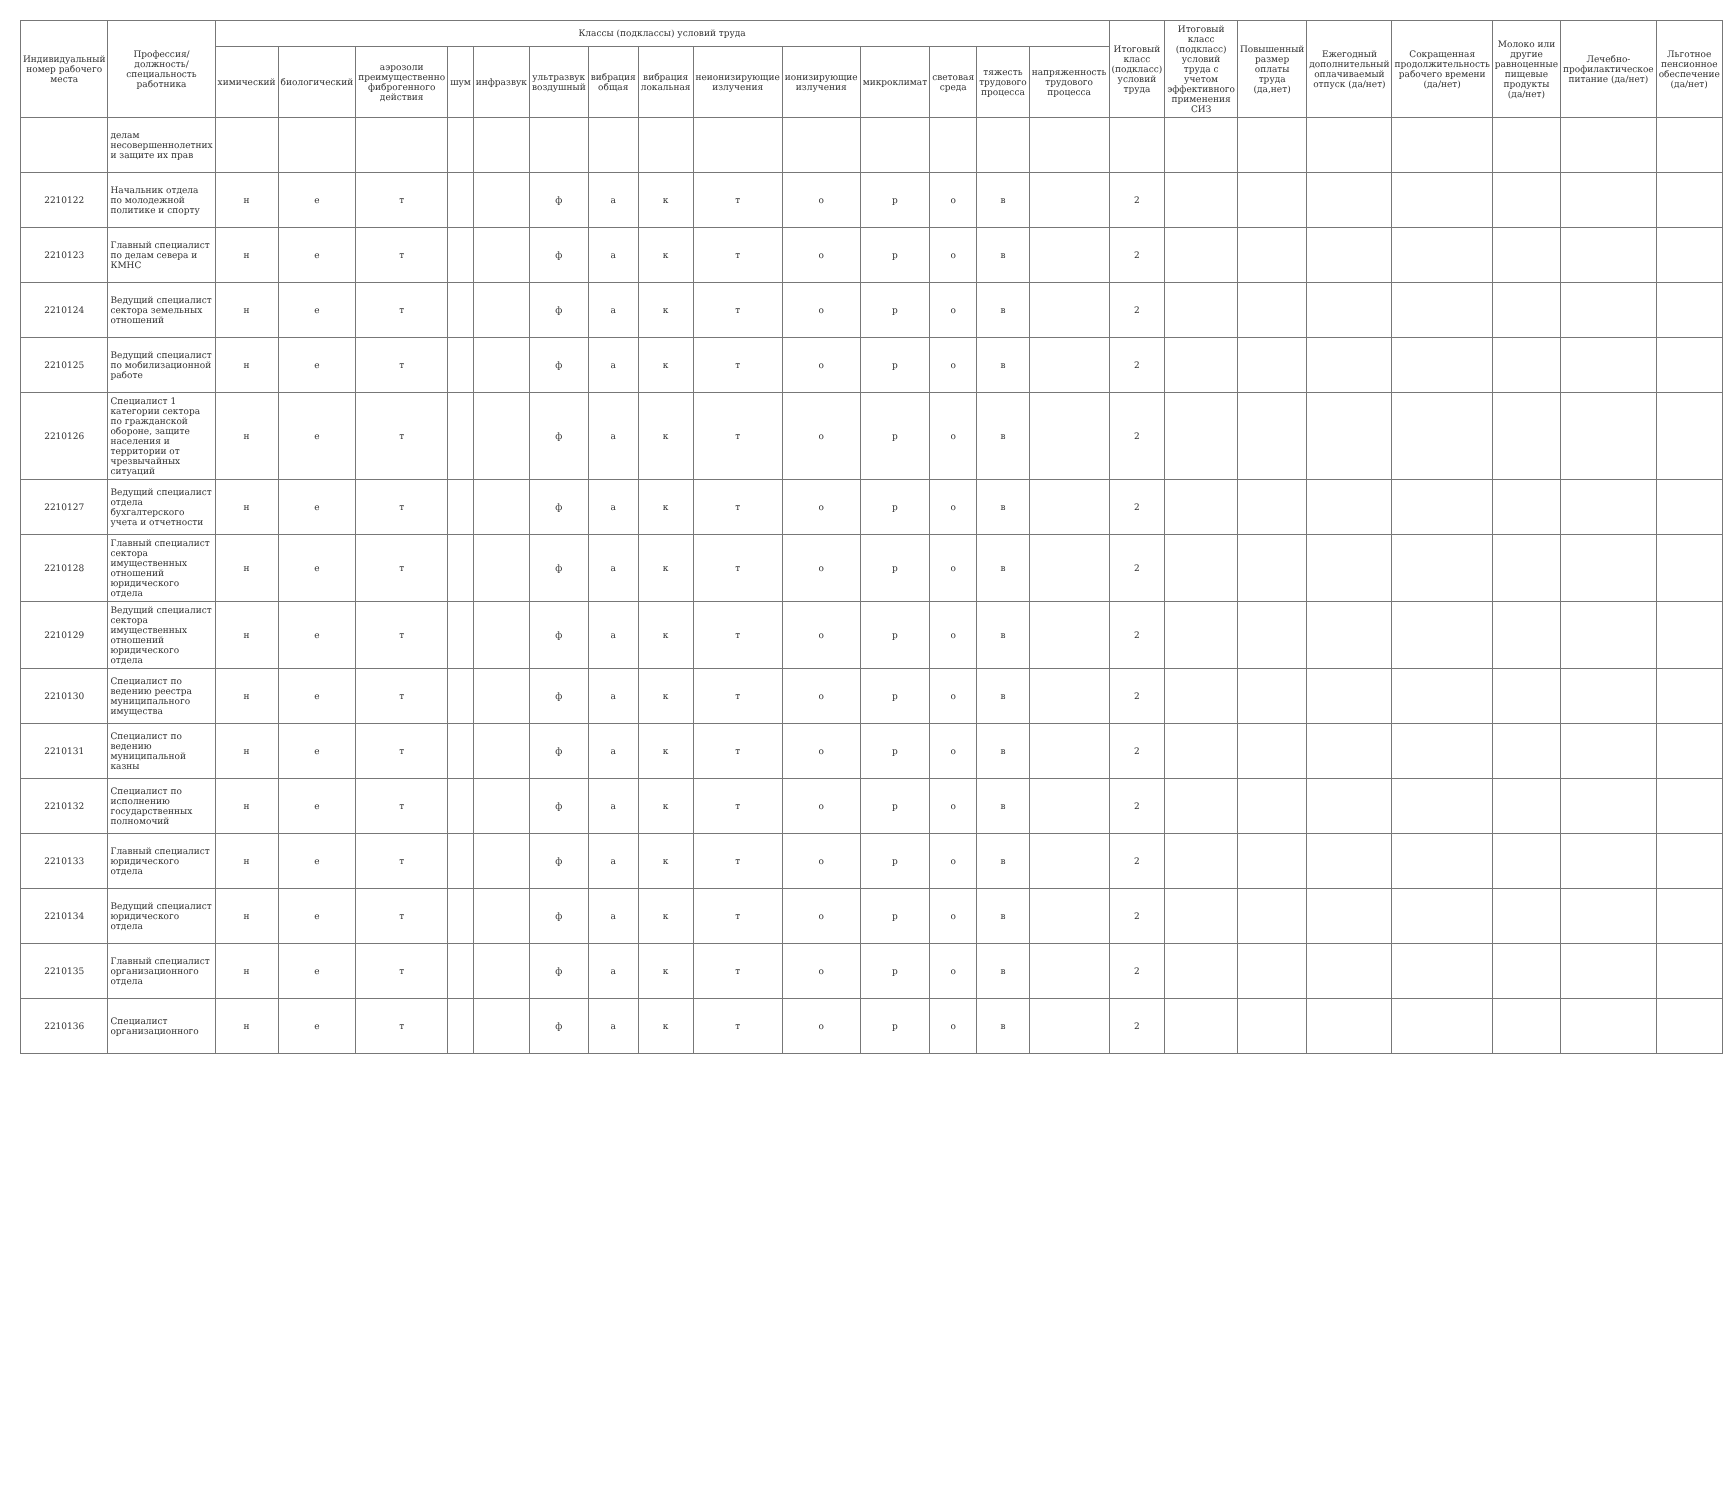| Индивидуальный номер рабочего места | Профессия/ должность/ специальность работника | Классы (подклассы) условий труда | | | | | | | | | | | | | | Итоговый класс (подкласс) условий труда | Итоговый класс (подкласс) условий труда с учетом эффективного применения СИЗ | Повышенный размер оплаты труда (да,нет) | Ежегодный дополнительный оплачиваемый отпуск (да/нет) | Сокращенная продолжительность рабочего времени (да/нет) | Молоко или другие равноценные пищевые продукты (да/нет) | Лечебно-профилактическое питание (да/нет) | Льготное пенсионное обеспечение (да/нет) |
| --- | --- | --- | --- | --- | --- | --- | --- | --- | --- | --- | --- | --- | --- | --- | --- | --- | --- | --- | --- | --- | --- | --- | --- |
| | | химический | биологический | аэрозоли преимущественно фиброгенного действия | шум | инфразвук | ультразвук воздушный | вибрация общая | вибрация локальная | неионизирующие излучения | ионизирующие излучения | микроклимат | световая среда | тяжесть трудового процесса | напряженность трудового процесса | | | | | | | | |
| | делам несовершеннолетних и защите их прав | | | | | | | | | | | | | | | | | | | | | | |
| 2210122 | Начальник отдела по молодежной политике и спорту | н | е | т | | | ф | а | к | т | о | р | о | в | | 2 | | | | | | | |
| 2210123 | Главный специалист по делам севера и КМНС | н | е | т | | | ф | а | к | т | о | р | о | в | | 2 | | | | | | | |
| 2210124 | Ведущий специалист сектора земельных отношений | н | е | т | | | ф | а | к | т | о | р | о | в | | 2 | | | | | | | |
| 2210125 | Ведущий специалист по мобилизационной работе | н | е | т | | | ф | а | к | т | о | р | о | в | | 2 | | | | | | | |
| 2210126 | Специалист 1 категории сектора по гражданской обороне, защите населения и территории от чрезвычайных ситуаций | н | е | т | | | ф | а | к | т | о | р | о | в | | 2 | | | | | | | |
| 2210127 | Ведущий специалист отдела бухгалтерского учета и отчетности | н | е | т | | | ф | а | к | т | о | р | о | в | | 2 | | | | | | | |
| 2210128 | Главный специалист сектора имущественных отношений юридического отдела | н | е | т | | | ф | а | к | т | о | р | о | в | | 2 | | | | | | | |
| 2210129 | Ведущий специалист сектора имущественных отношений юридического отдела | н | е | т | | | ф | а | к | т | о | р | о | в | | 2 | | | | | | | |
| 2210130 | Специалист по ведению реестра муниципального имущества | н | е | т | | | ф | а | к | т | о | р | о | в | | 2 | | | | | | | |
| 2210131 | Специалист по ведению муниципальной казны | н | е | т | | | ф | а | к | т | о | р | о | в | | 2 | | | | | | | |
| 2210132 | Специалист по исполнению государственных полномочий | н | е | т | | | ф | а | к | т | о | р | о | в | | 2 | | | | | | | |
| 2210133 | Главный специалист юридического отдела | н | е | т | | | ф | а | к | т | о | р | о | в | | 2 | | | | | | | |
| 2210134 | Ведущий специалист юридического отдела | н | е | т | | | ф | а | к | т | о | р | о | в | | 2 | | | | | | | |
| 2210135 | Главный специалист организационного отдела | н | е | т | | | ф | а | к | т | о | р | о | в | | 2 | | | | | | | |
| 2210136 | Специалист организационного | н | е | т | | | ф | а | к | т | о | р | о | в | | 2 | | | | | | | |